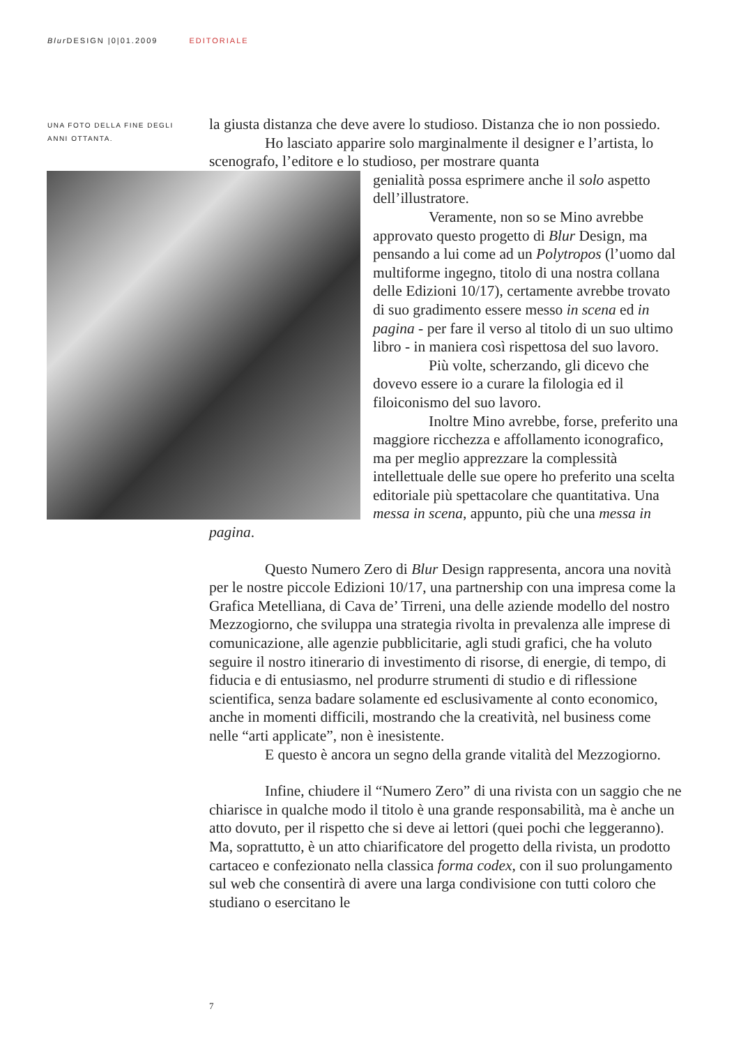Blur DESIGN |0|01.2009 EDITORIALE
UNA FOTO DELLA FINE DEGLI ANNI OTTANTA.
la giusta distanza che deve avere lo studioso. Distanza che io non possiedo.
Ho lasciato apparire solo marginalmente il designer e l’artista, lo scenografo, l’editore e lo studioso, per mostrare quanta
genialità possa esprimere anche il solo aspetto dell’illustratore.
Veramente, non so se Mino avrebbe approvato questo progetto di Blur Design, ma pensando a lui come ad un Polytropos (l’uomo dal multiforme ingegno, titolo di una nostra collana delle Edizioni 10/17), certamente avrebbe trovato di suo gradimento essere messo in scena ed in pagina - per fare il verso al titolo di un suo ultimo libro - in maniera così rispettosa del suo lavoro.
Più volte, scherzando, gli dicevo che dovevo essere io a curare la filologia ed il filoiconismo del suo lavoro.
Inoltre Mino avrebbe, forse, preferito una maggiore ricchezza e affollamento iconografico, ma per meglio apprezzare la complessità intellettuale delle sue opere ho preferito una scelta editoriale più spettacolare che quantitativa. Una messa in scena, appunto, più che una messa in pagina.
Questo Numero Zero di Blur Design rappresenta, ancora una novità per le nostre piccole Edizioni 10/17, una partnership con una impresa come la Grafica Metelliana, di Cava de’ Tirreni, una delle aziende modello del nostro Mezzogiorno, che sviluppa una strategia rivolta in prevalenza alle imprese di comunicazione, alle agenzie pubblicitarie, agli studi grafici, che ha voluto seguire il nostro itinerario di investimento di risorse, di energie, di tempo, di fiducia e di entusiasmo, nel produrre strumenti di studio e di riflessione scientifica, senza badare solamente ed esclusivamente al conto economico, anche in momenti difficili, mostrando che la creatività, nel business come nelle “arti applicate”, non è inesistente.
E questo è ancora un segno della grande vitalità del Mezzogiorno.
Infine, chiudere il “Numero Zero” di una rivista con un saggio che ne chiarisce in qualche modo il titolo è una grande responsabilità, ma è anche un atto dovuto, per il rispetto che si deve ai lettori (quei pochi che leggeranno). Ma, soprattutto, è un atto chiarificatore del progetto della rivista, un prodotto cartaceo e confezionato nella classica forma codex, con il suo prolungamento sul web che consentirà di avere una larga condivisione con tutti coloro che studiano o esercitano le
7